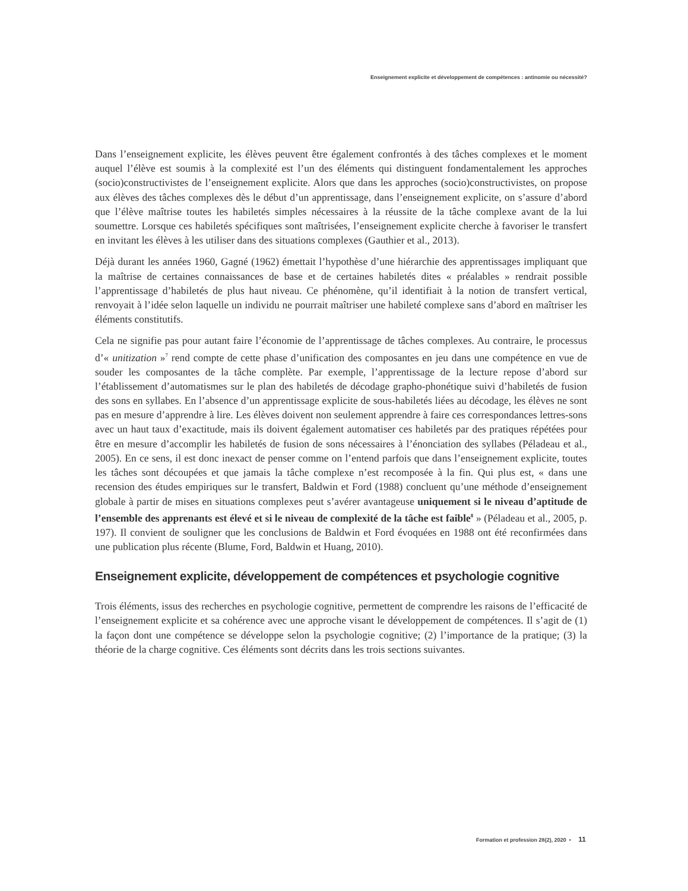Enseignement explicite et développement de compétences : antinomie ou nécessité?
Dans l’enseignement explicite, les élèves peuvent être également confrontés à des tâches complexes et le moment auquel l’élève est soumis à la complexité est l’un des éléments qui distinguent fondamentalement les approches (socio)constructivistes de l’enseignement explicite. Alors que dans les approches (socio)constructivistes, on propose aux élèves des tâches complexes dès le début d’un apprentissage, dans l’enseignement explicite, on s’assure d’abord que l’élève maîtrise toutes les habiletés simples nécessaires à la réussite de la tâche complexe avant de la lui soumettre. Lorsque ces habiletés spécifiques sont maîtrisées, l’enseignement explicite cherche à favoriser le transfert en invitant les élèves à les utiliser dans des situations complexes (Gauthier et al., 2013).
Déjà durant les années 1960, Gagné (1962) émettait l’hypothèse d’une hiérarchie des apprentissages impliquant que la maîtrise de certaines connaissances de base et de certaines habiletés dites « préalables » rendrait possible l’apprentissage d’habiletés de plus haut niveau. Ce phénomène, qu’il identifiait à la notion de transfert vertical, renvoyait à l’idée selon laquelle un individu ne pourrait maîtriser une habileté complexe sans d’abord en maîtriser les éléments constitutifs.
Cela ne signifie pas pour autant faire l’économie de l’apprentissage de tâches complexes. Au contraire, le processus d’« unitization »<sup>7</sup> rend compte de cette phase d’unification des composantes en jeu dans une compétence en vue de souder les composantes de la tâche complète. Par exemple, l’apprentissage de la lecture repose d’abord sur l’établissement d’automatismes sur le plan des habiletés de décodage grapho-phonétique suivi d’habiletés de fusion des sons en syllabes. En l’absence d’un apprentissage explicite de sous-habiletés liées au décodage, les élèves ne sont pas en mesure d’apprendre à lire. Les élèves doivent non seulement apprendre à faire ces correspondances lettres-sons avec un haut taux d’exactitude, mais ils doivent également automatiser ces habiletés par des pratiques répétées pour être en mesure d’accomplir les habiletés de fusion de sons nécessaires à l’énonciation des syllabes (Péladeau et al., 2005). En ce sens, il est donc inexact de penser comme on l’entend parfois que dans l’enseignement explicite, toutes les tâches sont découpées et que jamais la tâche complexe n’est recomposée à la fin. Qui plus est, « dans une recension des études empiriques sur le transfert, Baldwin et Ford (1988) concluent qu’une méthode d’enseignement globale à partir de mises en situations complexes peut s’avérer avantageuse uniquement si le niveau d’aptitude de l’ensemble des apprenants est élevé et si le niveau de complexité de la tâche est faible<sup>8</sup> » (Péladeau et al., 2005, p. 197). Il convient de souligner que les conclusions de Baldwin et Ford évoquées en 1988 ont été reconfirmées dans une publication plus récente (Blume, Ford, Baldwin et Huang, 2010).
Enseignement explicite, développement de compétences et psychologie cognitive
Trois éléments, issus des recherches en psychologie cognitive, permettent de comprendre les raisons de l’efficacité de l’enseignement explicite et sa cohérence avec une approche visant le développement de compétences. Il s’agit de (1) la façon dont une compétence se développe selon la psychologie cognitive; (2) l’importance de la pratique; (3) la théorie de la charge cognitive. Ces éléments sont décrits dans les trois sections suivantes.
Formation et profession 28(2), 2020 • 11